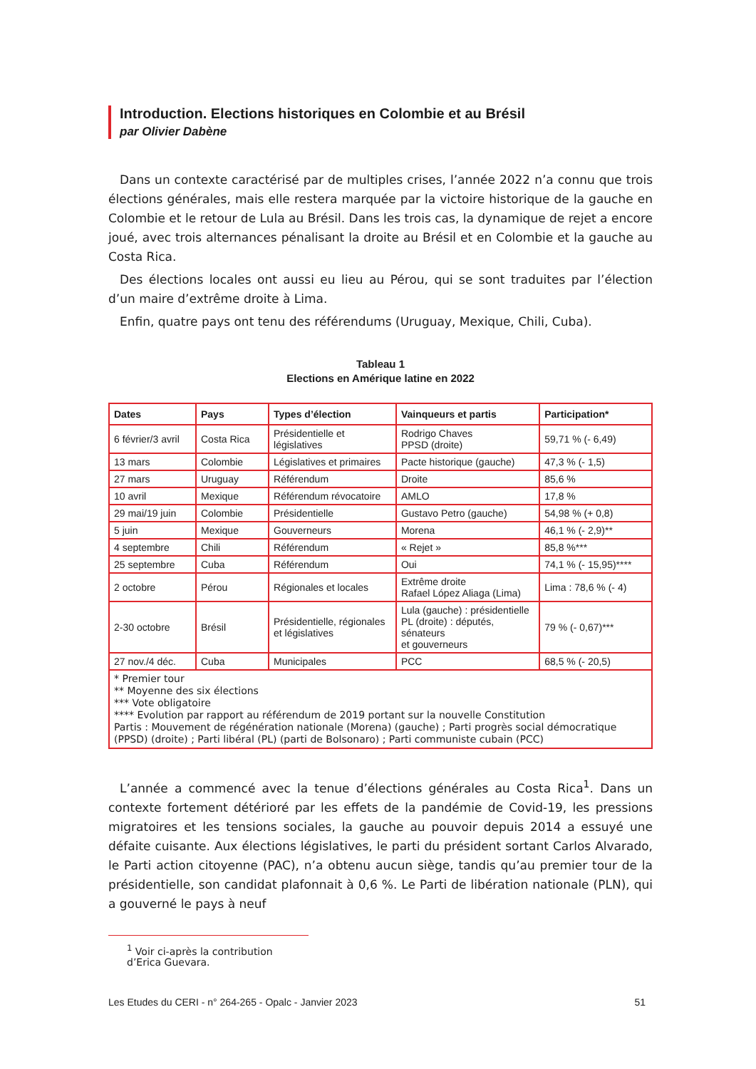Introduction. Elections historiques en Colombie et au Brésil
par Olivier Dabène
Dans un contexte caractérisé par de multiples crises, l’année 2022 n’a connu que trois élections générales, mais elle restera marquée par la victoire historique de la gauche en Colombie et le retour de Lula au Brésil. Dans les trois cas, la dynamique de rejet a encore joué, avec trois alternances pénalisant la droite au Brésil et en Colombie et la gauche au Costa Rica.
Des élections locales ont aussi eu lieu au Pérou, qui se sont traduites par l’élection d’un maire d’extrême droite à Lima.
Enfin, quatre pays ont tenu des référendums (Uruguay, Mexique, Chili, Cuba).
Tableau 1
Elections en Amérique latine en 2022
| Dates | Pays | Types d’élection | Vainqueurs et partis | Participation* |
| --- | --- | --- | --- | --- |
| 6 février/3 avril | Costa Rica | Présidentielle et législatives | Rodrigo Chaves PPSD (droite) | 59,71 % (- 6,49) |
| 13 mars | Colombie | Législatives et primaires | Pacte historique (gauche) | 47,3 % (- 1,5) |
| 27 mars | Uruguay | Référendum | Droite | 85,6 % |
| 10 avril | Mexique | Référendum révocatoire | AMLO | 17,8 % |
| 29 mai/19 juin | Colombie | Présidentielle | Gustavo Petro (gauche) | 54,98 % (+ 0,8) |
| 5 juin | Mexique | Gouverneurs | Morena | 46,1 % (- 2,9)** |
| 4 septembre | Chili | Référendum | « Rejet » | 85,8 %*** |
| 25 septembre | Cuba | Référendum | Oui | 74,1 % (- 15,95)**** |
| 2 octobre | Pérou | Régionales et locales | Extrême droite Rafael López Aliaga (Lima) | Lima : 78,6 % (- 4) |
| 2-30 octobre | Brésil | Présidentielle, régionales et législatives | Lula (gauche) : présidentielle PL (droite) : députés, sénateurs et gouverneurs | 79 % (- 0,67)*** |
| 27 nov./4 déc. | Cuba | Municipales | PCC | 68,5 % (- 20,5) |
| * Premier tour ** Moyenne des six élections *** Vote obligatoire **** Evolution par rapport au référendum de 2019 portant sur la nouvelle Constitution Partis : Mouvement de régénération nationale (Morena) (gauche) ; Parti progrès social démocratique (PPSD) (droite) ; Parti libéral (PL) (parti de Bolsonaro) ; Parti communiste cubain (PCC) | | | | |
L’année a commencé avec la tenue d’élections générales au Costa Rica<sup>1</sup>. Dans un contexte fortement détérioré par les effets de la pandémie de Covid-19, les pressions migratoires et les tensions sociales, la gauche au pouvoir depuis 2014 a essuyé une défaite cuisante. Aux élections législatives, le parti du président sortant Carlos Alvarado, le Parti action citoyenne (PAC), n’a obtenu aucun siège, tandis qu’au premier tour de la présidentielle, son candidat plafonnait à 0,6 %. Le Parti de libération nationale (PLN), qui a gouverné le pays à neuf
<sup>1</sup> Voir ci-après la contribution d’Erica Guevara.
Les Etudes du CERI - n° 264-265 - Opalc - Janvier 2023 51